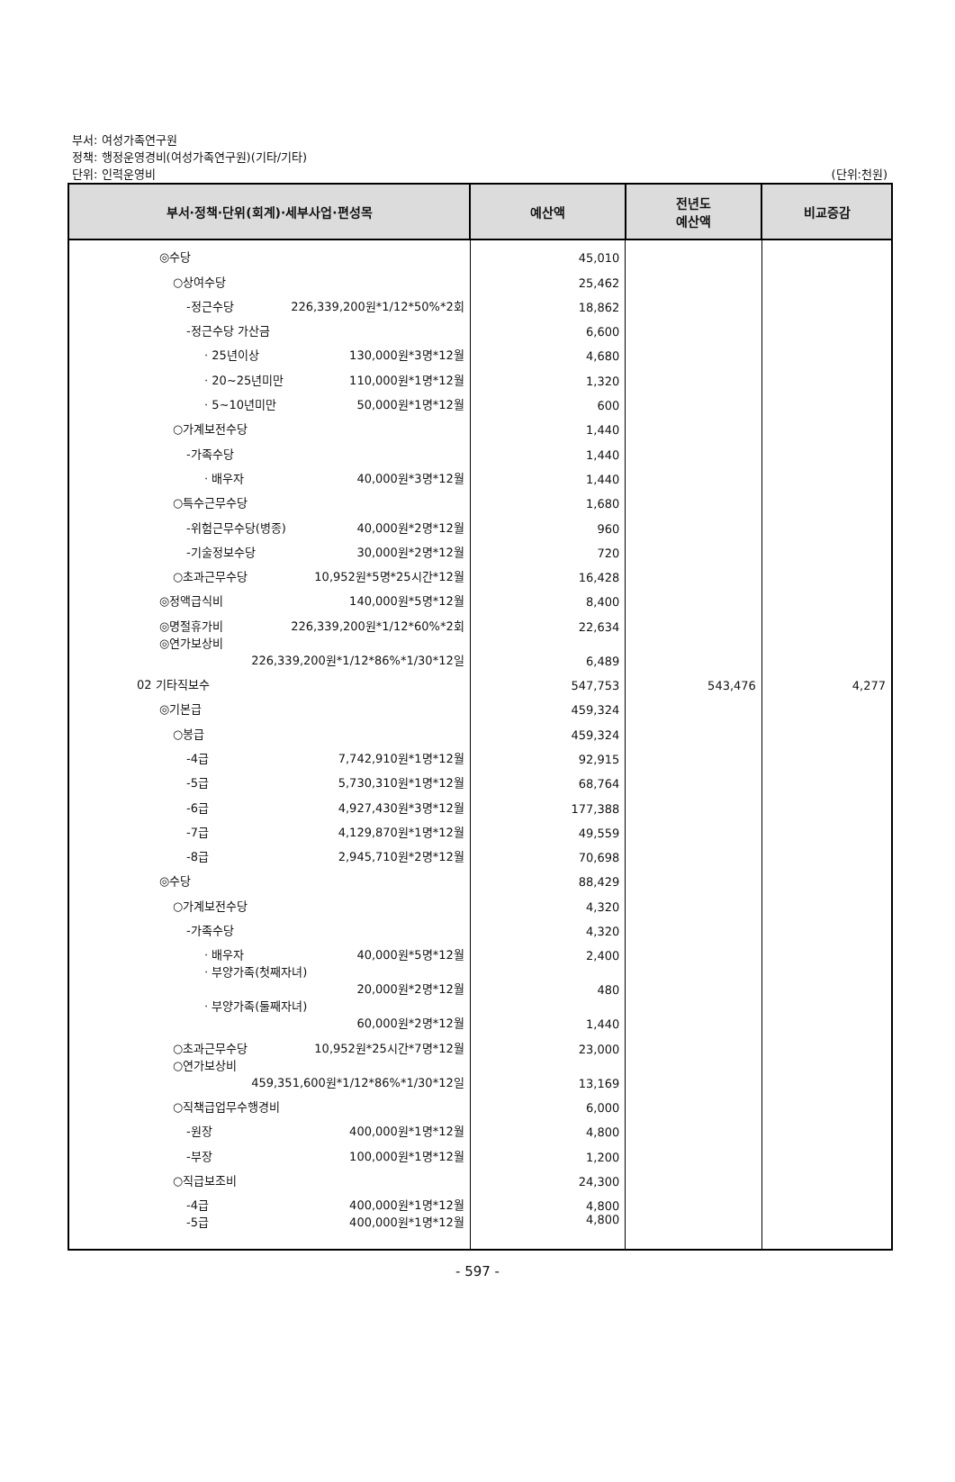부서: 여성가족연구원
정책: 행정운영경비(여성가족연구원)(기타/기타)
단위: 인력운영비 (단위:천원)
| 부서·정책·단위(회계)·세부사업·편성목 | 예산액 | 전년도 예산액 | 비교증감 |
| --- | --- | --- | --- |
| ◎수당 | 45,010 | | |
| ○상여수당 | 25,462 | | |
| -정근수당 226,339,200원*1/12*50%*2회 | 18,862 | | |
| -정근수당 가산금 | 6,600 | | |
| · 25년이상 130,000원*3명*12월 | 4,680 | | |
| · 20~25년미만 110,000원*1명*12월 | 1,320 | | |
| · 5~10년미만 50,000원*1명*12월 | 600 | | |
| ○가계보전수당 | 1,440 | | |
| -가족수당 | 1,440 | | |
| · 배우자 40,000원*3명*12월 | 1,440 | | |
| ○특수근무수당 | 1,680 | | |
| -위험근무수당(병종) 40,000원*2명*12월 | 960 | | |
| -기술정보수당 30,000원*2명*12월 | 720 | | |
| ○초과근무수당 10,952원*5명*25시간*12월 | 16,428 | | |
| ◎정액급식비 140,000원*5명*12월 | 8,400 | | |
| ◎명절휴가비 226,339,200원*1/12*60%*2회 | 22,634 | | |
| ◎연가보상비 226,339,200원*1/12*86%*1/30*12일 | 6,489 | | |
| 02 기타직보수 | 547,753 | 543,476 | 4,277 |
| ◎기본급 | 459,324 | | |
| ○봉급 | 459,324 | | |
| -4급 7,742,910원*1명*12월 | 92,915 | | |
| -5급 5,730,310원*1명*12월 | 68,764 | | |
| -6급 4,927,430원*3명*12월 | 177,388 | | |
| -7급 4,129,870원*1명*12월 | 49,559 | | |
| -8급 2,945,710원*2명*12월 | 70,698 | | |
| ◎수당 | 88,429 | | |
| ○가계보전수당 | 4,320 | | |
| -가족수당 | 4,320 | | |
| · 배우자 40,000원*5명*12월 | 2,400 | | |
| · 부양가족(첫째자녀) 20,000원*2명*12월 | 480 | | |
| · 부양가족(둘째자녀) 60,000원*2명*12월 | 1,440 | | |
| ○초과근무수당 10,952원*25시간*7명*12월 | 23,000 | | |
| ○연가보상비 459,351,600원*1/12*86%*1/30*12일 | 13,169 | | |
| ○직책급업무수행경비 | 6,000 | | |
| -원장 400,000원*1명*12월 | 4,800 | | |
| -부장 100,000원*1명*12월 | 1,200 | | |
| ○직급보조비 | 24,300 | | |
| -4급 400,000원*1명*12월 | 4,800 | | |
| -5급 400,000원*1명*12월 | 4,800 | | |
- 597 -